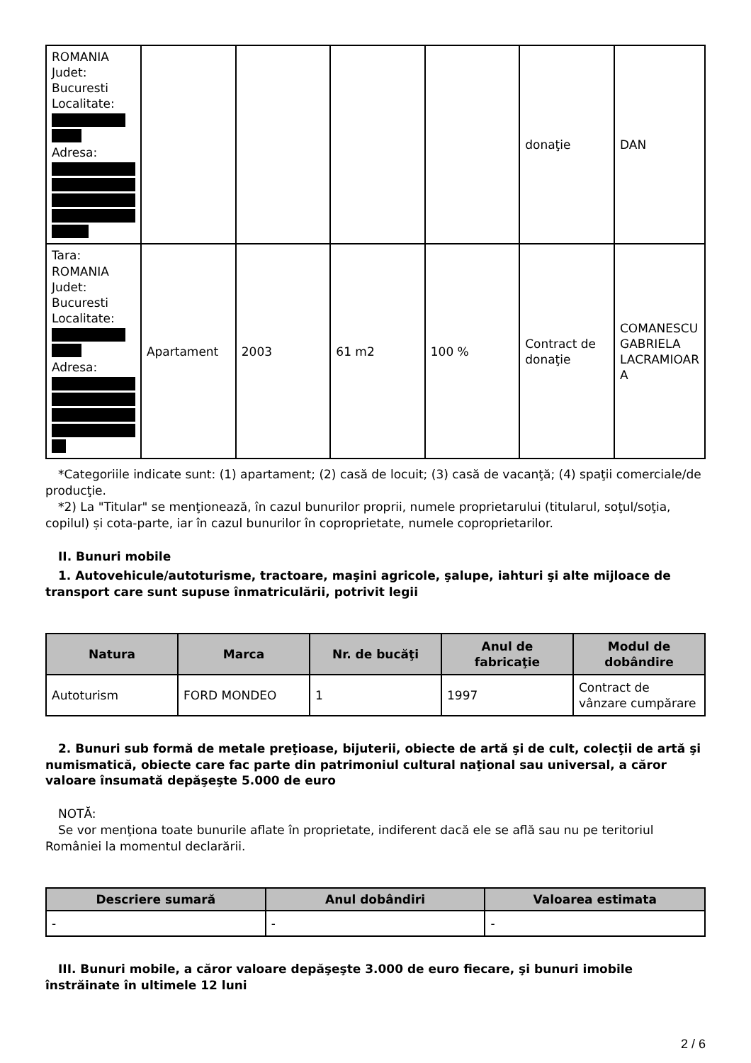| ROMANIA Judet: Bucuresti Localitate: Adresa: | | | | | donaţie | DAN |
| Tara: ROMANIA Judet: Bucuresti Localitate: Adresa: | Apartament | 2003 | 61 m2 | 100 % | Contract de donaţie | COMANESCU GABRIELA LACRAMIOAR A |
*Categoriile indicate sunt: (1) apartament; (2) casă de locuit; (3) casă de vacanţă; (4) spaţii comerciale/de producţie.
*2) La "Titular" se menţionează, în cazul bunurilor proprii, numele proprietarului (titularul, soţul/soţia, copilul) și cota-parte, iar în cazul bunurilor în coproprietate, numele coproprietarilor.
II. Bunuri mobile
1. Autovehicule/autoturisme, tractoare, maşini agricole, şalupe, iahturi şi alte mijloace de transport care sunt supuse înmatriculării, potrivit legii
| Natura | Marca | Nr. de bucăţi | Anul de fabricaţie | Modul de dobândire |
| --- | --- | --- | --- | --- |
| Autoturism | FORD MONDEO | 1 | 1997 | Contract de vânzare cumpărare |
2. Bunuri sub formă de metale preţioase, bijuterii, obiecte de artă şi de cult, colecţii de artă şi numismatică, obiecte care fac parte din patrimoniul cultural naţional sau universal, a căror valoare însumată depăşeşte 5.000 de euro
NOTĂ:
Se vor menţiona toate bunurile aflate în proprietate, indiferent dacă ele se află sau nu pe teritoriul României la momentul declarării.
| Descriere sumară | Anul dobândiri | Valoarea estimata |
| --- | --- | --- |
| - | - | - |
III. Bunuri mobile, a căror valoare depăşeşte 3.000 de euro fiecare, şi bunuri imobile înstrăinate în ultimele 12 luni
2 / 6